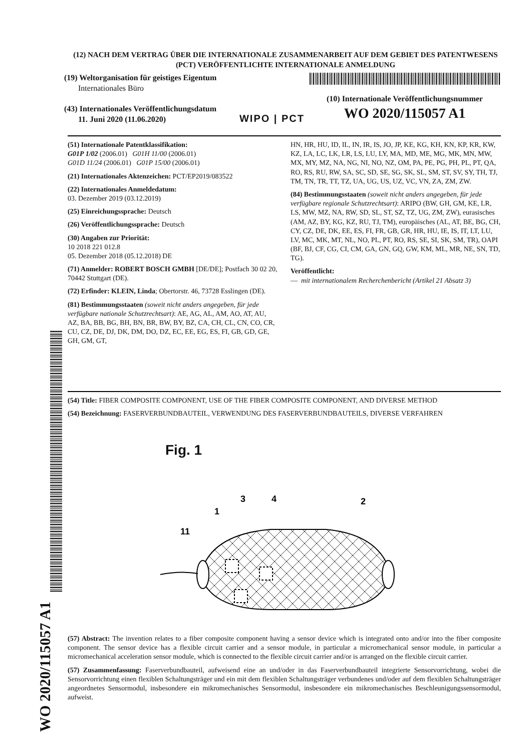(12) NACH DEM VERTRAG ÜBER DIE INTERNATIONALE ZUSAMMENARBEIT AUF DEM GEBIET DES PATENTWESENS (PCT) VERÖFFENTLICHTE INTERNATIONALE ANMELDUNG
(19) Weltorganisation für geistiges Eigentum
Internationales Büro
(43) Internationales Veröffentlichungsdatum
11. Juni 2020 (11.06.2020)
WIPO | PCT
(10) Internationale Veröffentlichungsnummer
WO 2020/115057 A1
(51) Internationale Patentklassifikation:
G01P 1/02 (2006.01) G01H 11/00 (2006.01)
G01D 11/24 (2006.01) G01P 15/00 (2006.01)
(21) Internationales Aktenzeichen: PCT/EP2019/083522
(22) Internationales Anmeldedatum:
03. Dezember 2019 (03.12.2019)
(25) Einreichungssprache: Deutsch
(26) Veröffentlichungssprache: Deutsch
(30) Angaben zur Priorität:
10 2018 221 012.8
05. Dezember 2018 (05.12.2018) DE
(71) Anmelder: ROBERT BOSCH GMBH [DE/DE]; Postfach 30 02 20, 70442 Stuttgart (DE).
(72) Erfinder: KLEIN, Linda; Obertorstr. 46, 73728 Esslingen (DE).
(81) Bestimmungsstaaten (soweit nicht anders angegeben, für jede verfügbare nationale Schutzrechtsart): AE, AG, AL, AM, AO, AT, AU, AZ, BA, BB, BG, BH, BN, BR, BW, BY, BZ, CA, CH, CL, CN, CO, CR, CU, CZ, DE, DJ, DK, DM, DO, DZ, EC, EE, EG, ES, FI, GB, GD, GE, GH, GM, GT,
HN, HR, HU, ID, IL, IN, IR, IS, JO, JP, KE, KG, KH, KN, KP, KR, KW, KZ, LA, LC, LK, LR, LS, LU, LY, MA, MD, ME, MG, MK, MN, MW, MX, MY, MZ, NA, NG, NI, NO, NZ, OM, PA, PE, PG, PH, PL, PT, QA, RO, RS, RU, RW, SA, SC, SD, SE, SG, SK, SL, SM, ST, SV, SY, TH, TJ, TM, TN, TR, TT, TZ, UA, UG, US, UZ, VC, VN, ZA, ZM, ZW.
(84) Bestimmungsstaaten (soweit nicht anders angegeben, für jede verfügbare regionale Schutzrechtsart): ARIPO (BW, GH, GM, KE, LR, LS, MW, MZ, NA, RW, SD, SL, ST, SZ, TZ, UG, ZM, ZW), eurasisches (AM, AZ, BY, KG, KZ, RU, TJ, TM), europäisches (AL, AT, BE, BG, CH, CY, CZ, DE, DK, EE, ES, FI, FR, GB, GR, HR, HU, IE, IS, IT, LT, LU, LV, MC, MK, MT, NL, NO, PL, PT, RO, RS, SE, SI, SK, SM, TR), OAPI (BF, BJ, CF, CG, CI, CM, GA, GN, GQ, GW, KM, ML, MR, NE, SN, TD, TG).
Veröffentlicht:
— mit internationalem Recherchenbericht (Artikel 21 Absatz 3)
(54) Title: FIBER COMPOSITE COMPONENT, USE OF THE FIBER COMPOSITE COMPONENT, AND DIVERSE METHOD
(54) Bezeichnung: FASERVERBUNDBAUTEIL, VERWENDUNG DES FASERVERBUNDBAUTEILS, DIVERSE VERFAHREN
Fig. 1
11
1
3
4
2
(57) Abstract: The invention relates to a fiber composite component having a sensor device which is integrated onto and/or into the fiber composite component. The sensor device has a flexible circuit carrier and a sensor module, in particular a micromechanical sensor module, in particular a micromechanical acceleration sensor module, which is connected to the flexible circuit carrier and/or is arranged on the flexible circuit carrier.
(57) Zusammenfassung: Faserverbundbauteil, aufweisend eine an und/oder in das Faserverbundbauteil integrierte Sensorvorrichtung, wobei die Sensorvorrichtung einen flexiblen Schaltungsträger und ein mit dem flexiblen Schaltungsträger verbundenes und/oder auf dem flexiblen Schaltungsträger angeordnetes Sensormodul, insbesondere ein mikromechanisches Sensormodul, insbesondere ein mikromechanisches Beschleunigungssensormodul, aufweist.
WO 2020/115057 A1